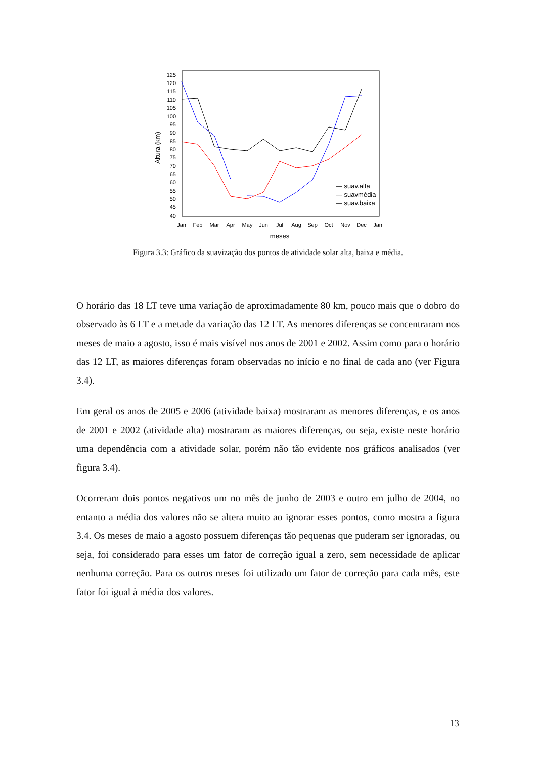125
120
115
110
105
100
95
90
85
80
75
70
65
60
55
50
45
40
Jan
Feb
Mar
Apr
May
Jun
Jul
Aug
Sep
Oct
Nov
Dec
Jan
meses
Altura (km)
— suav.alta
— suavmédia
— suav.baixa
Figura 3.3: Gráfico da suavização dos pontos de atividade solar alta, baixa e média.
O horário das 18 LT teve uma variação de aproximadamente 80 km, pouco mais que o dobro do observado às 6 LT e a metade da variação das 12 LT. As menores diferenças se concentraram nos meses de maio a agosto, isso é mais visível nos anos de 2001 e 2002. Assim como para o horário das 12 LT, as maiores diferenças foram observadas no início e no final de cada ano (ver Figura 3.4).
Em geral os anos de 2005 e 2006 (atividade baixa) mostraram as menores diferenças, e os anos de 2001 e 2002 (atividade alta) mostraram as maiores diferenças, ou seja, existe neste horário uma dependência com a atividade solar, porém não tão evidente nos gráficos analisados (ver figura 3.4).
Ocorreram dois pontos negativos um no mês de junho de 2003 e outro em julho de 2004, no entanto a média dos valores não se altera muito ao ignorar esses pontos, como mostra a figura 3.4. Os meses de maio a agosto possuem diferenças tão pequenas que puderam ser ignoradas, ou seja, foi considerado para esses um fator de correção igual a zero, sem necessidade de aplicar nenhuma correção. Para os outros meses foi utilizado um fator de correção para cada mês, este fator foi igual à média dos valores.
13